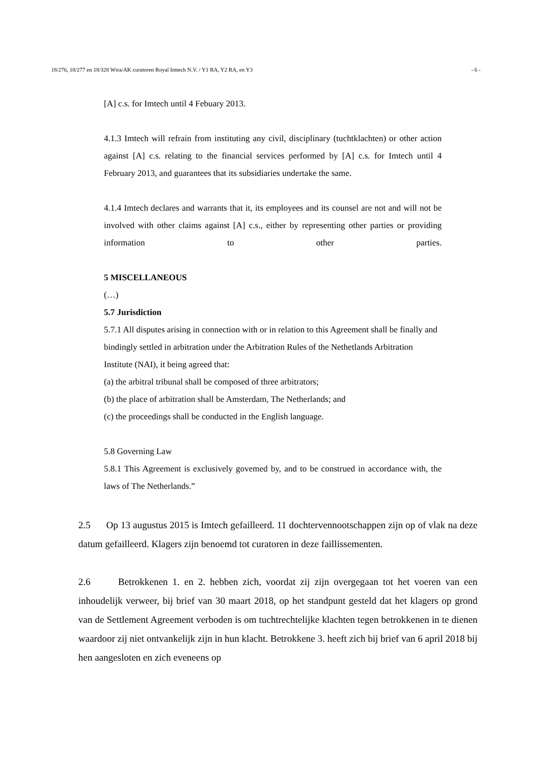18/276, 18/277 en 18/328 Wtra/AK curatoren Royal Imtech N.V. / Y1 RA, Y2 RA, en Y3 - 6 -
[A] c.s. for Imtech until 4 Febuary 2013.
4.1.3 Imtech will refrain from instituting any civil, disciplinary (tuchtklachten) or other action against [A] c.s. relating to the financial services performed by [A] c.s. for Imtech until 4 February 2013, and guarantees that its subsidiaries undertake the same.
4.1.4 Imtech declares and warrants that it, its employees and its counsel are not and will not be involved with other claims against [A] c.s., either by representing other parties or providing information to other parties.
5 MISCELLANEOUS
(…)
5.7 Jurisdiction
5.7.1 All disputes arising in connection with or in relation to this Agreement shall be finally and bindingly settled in arbitration under the Arbitration Rules of the Nethetlands Arbitration Institute (NAI), it being agreed that:
(a) the arbitral tribunal shall be composed of three arbitrators;
(b) the place of arbitration shall be Amsterdam, The Netherlands; and
(c) the proceedings shall be conducted in the English language.
5.8 Governing Law
5.8.1 This Agreement is exclusively govemed by, and to be construed in accordance with, the laws of The Netherlands.”
2.5 Op 13 augustus 2015 is Imtech gefailleerd. 11 dochtervennootschappen zijn op of vlak na deze datum gefailleerd. Klagers zijn benoemd tot curatoren in deze faillissementen.
2.6 Betrokkenen 1. en 2. hebben zich, voordat zij zijn overgegaan tot het voeren van een inhoudelijk verweer, bij brief van 30 maart 2018, op het standpunt gesteld dat het klagers op grond van de Settlement Agreement verboden is om tuchtrechtelijke klachten tegen betrokkenen in te dienen waardoor zij niet ontvankelijk zijn in hun klacht. Betrokkene 3. heeft zich bij brief van 6 april 2018 bij hen aangesloten en zich eveneens op